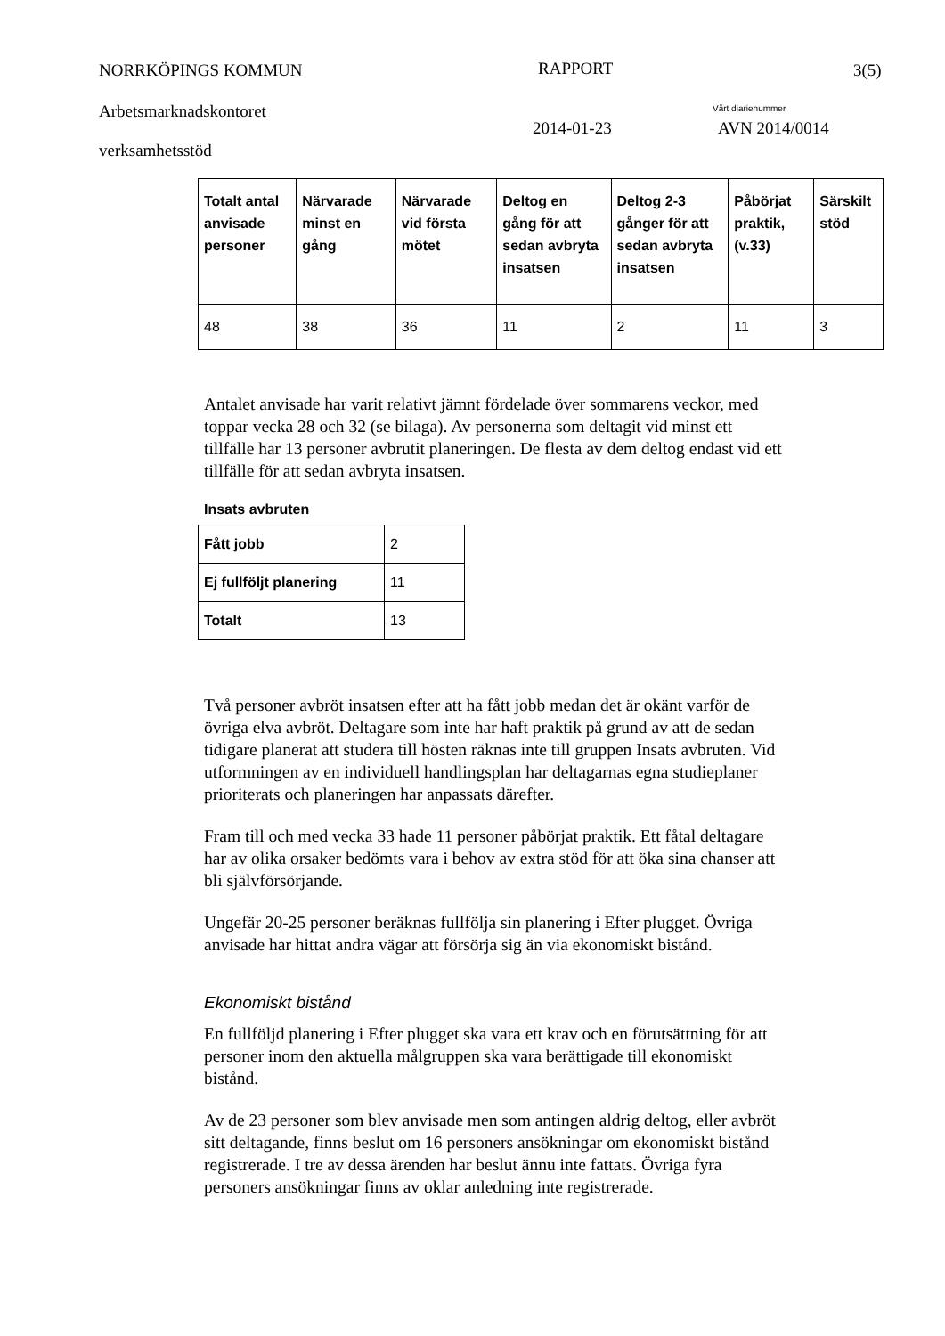NORRKÖPINGS KOMMUN RAPPORT 3(5)
Arbetsmarknadskontoret Vårt diarienummer
2014-01-23 AVN 2014/0014
verksamhetsstöd
| Totalt antal anvisade personer | Närvarade minst en gång | Närvarade vid första mötet | Deltog en gång för att sedan avbryta insatsen | Deltog 2-3 gånger för att sedan avbryta insatsen | Påbörjat praktik, (v.33) | Särskilt stöd |
| --- | --- | --- | --- | --- | --- | --- |
| 48 | 38 | 36 | 11 | 2 | 11 | 3 |
Antalet anvisade har varit relativt jämnt fördelade över sommarens veckor, med toppar vecka 28 och 32 (se bilaga). Av personerna som deltagit vid minst ett tillfälle har 13 personer avbrutit planeringen. De flesta av dem deltog endast vid ett tillfälle för att sedan avbryta insatsen.
Insats avbruten
| Fått jobb | 2 |
| Ej fullföljt planering | 11 |
| Totalt | 13 |
Två personer avbröt insatsen efter att ha fått jobb medan det är okänt varför de övriga elva avbröt. Deltagare som inte har haft praktik på grund av att de sedan tidigare planerat att studera till hösten räknas inte till gruppen Insats avbruten. Vid utformningen av en individuell handlingsplan har deltagarnas egna studieplaner prioriterats och planeringen har anpassats därefter.
Fram till och med vecka 33 hade 11 personer påbörjat praktik. Ett fåtal deltagare har av olika orsaker bedömts vara i behov av extra stöd för att öka sina chanser att bli självförsörjande.
Ungefär 20-25 personer beräknas fullfölja sin planering i Efter plugget. Övriga anvisade har hittat andra vägar att försörja sig än via ekonomiskt bistånd.
Ekonomiskt bistånd
En fullföljd planering i Efter plugget ska vara ett krav och en förutsättning för att personer inom den aktuella målgruppen ska vara berättigade till ekonomiskt bistånd.
Av de 23 personer som blev anvisade men som antingen aldrig deltog, eller avbröt sitt deltagande, finns beslut om 16 personers ansökningar om ekonomiskt bistånd registrerade. I tre av dessa ärenden har beslut ännu inte fattats. Övriga fyra personers ansökningar finns av oklar anledning inte registrerade.